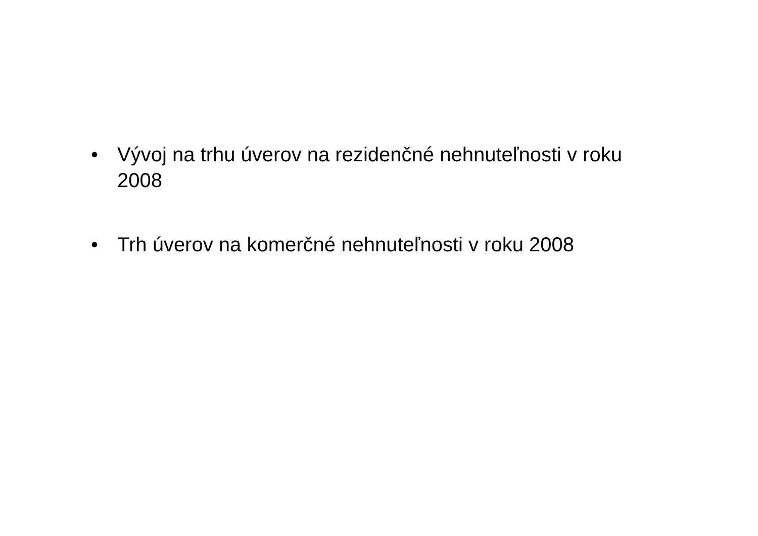• Vývoj na trhu úverov na rezidenčné nehnuteľnosti v roku 2008
• Trh úverov na komerčné nehnuteľnosti v roku 2008